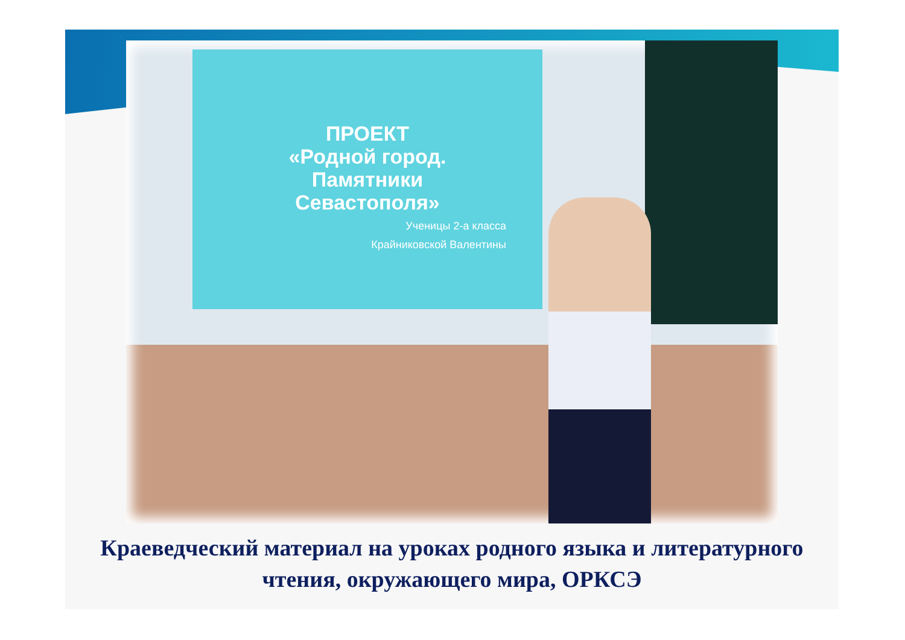ПРОЕКТ
«Родной город.
Памятники
Севастополя»
Ученицы 2-а класса
Крайниковской Валентины
Краеведческий материал на уроках родного языка и литературного чтения, окружающего мира, ОРКСЭ